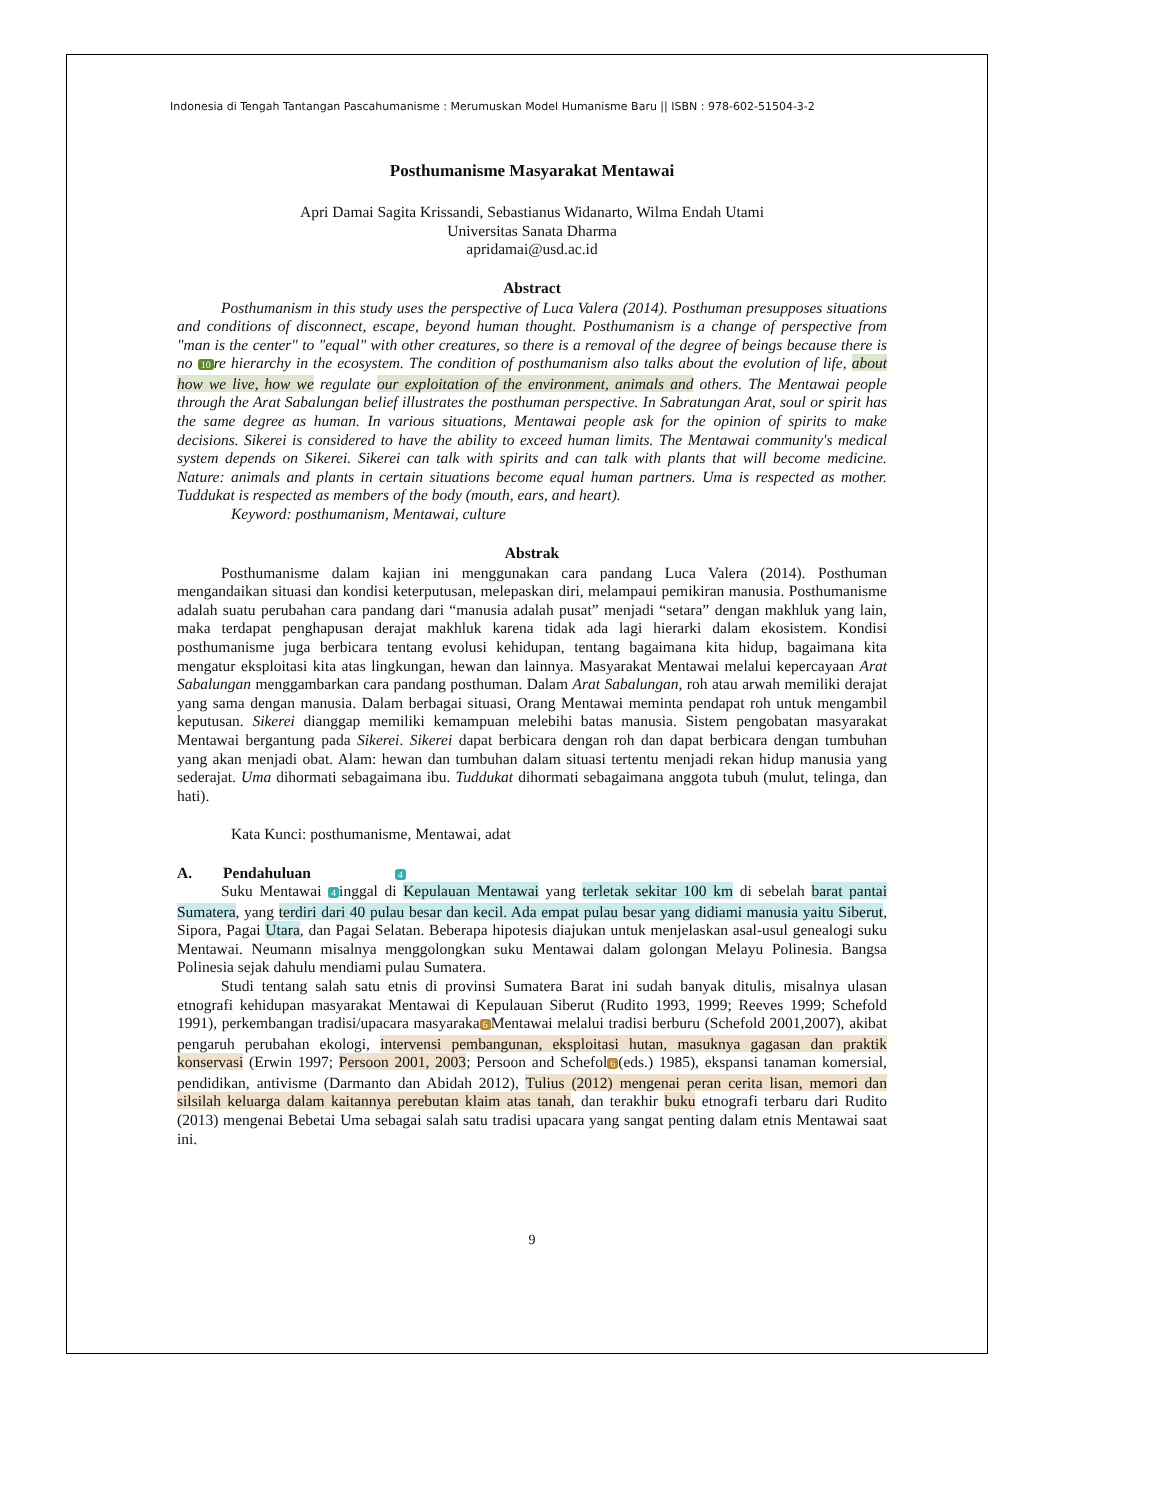Indonesia di Tengah Tantangan Pascahumanisme : Merumuskan Model Humanisme Baru || ISBN : 978-602-51504-3-2
Posthumanisme Masyarakat Mentawai
Apri Damai Sagita Krissandi, Sebastianus Widanarto, Wilma Endah Utami
Universitas Sanata Dharma
apridamai@usd.ac.id
Abstract
Posthumanism in this study uses the perspective of Luca Valera (2014). Posthuman presupposes situations and conditions of disconnect, escape, beyond human thought. Posthumanism is a change of perspective from "man is the center" to "equal" with other creatures, so there is a removal of the degree of beings because there is no 10 re hierarchy in the ecosystem. The condition of posthumanism also talks about the evolution of life, about how we live, how we regulate our exploitation of the environment, animals and others. The Mentawai people through the Arat Sabalungan belief illustrates the posthuman perspective. In Sabratungan Arat, soul or spirit has the same degree as human. In various situations, Mentawai people ask for the opinion of spirits to make decisions. Sikerei is considered to have the ability to exceed human limits. The Mentawai community's medical system depends on Sikerei. Sikerei can talk with spirits and can talk with plants that will become medicine. Nature: animals and plants in certain situations become equal human partners. Uma is respected as mother. Tuddukat is respected as members of the body (mouth, ears, and heart).
Keyword: posthumanism, Mentawai, culture
Abstrak
Posthumanisme dalam kajian ini menggunakan cara pandang Luca Valera (2014). Posthuman mengandaikan situasi dan kondisi keterputusan, melepaskan diri, melampaui pemikiran manusia. Posthumanisme adalah suatu perubahan cara pandang dari “manusia adalah pusat” menjadi “setara” dengan makhluk yang lain, maka terdapat penghapusan derajat makhluk karena tidak ada lagi hierarki dalam ekosistem. Kondisi posthumanisme juga berbicara tentang evolusi kehidupan, tentang bagaimana kita hidup, bagaimana kita mengatur eksploitasi kita atas lingkungan, hewan dan lainnya. Masyarakat Mentawai melalui kepercayaan Arat Sabalungan menggambarkan cara pandang posthuman. Dalam Arat Sabalungan, roh atau arwah memiliki derajat yang sama dengan manusia. Dalam berbagai situasi, Orang Mentawai meminta pendapat roh untuk mengambil keputusan. Sikerei dianggap memiliki kemampuan melebihi batas manusia. Sistem pengobatan masyarakat Mentawai bergantung pada Sikerei. Sikerei dapat berbicara dengan roh dan dapat berbicara dengan tumbuhan yang akan menjadi obat. Alam: hewan dan tumbuhan dalam situasi tertentu menjadi rekan hidup manusia yang sederajat. Uma dihormati sebagaimana ibu. Tuddukat dihormati sebagaimana anggota tubuh (mulut, telinga, dan hati).
Kata Kunci: posthumanisme, Mentawai, adat
A. Pendahuluan 4
Suku Mentawai 4 inggal di Kepulauan Mentawai yang terletak sekitar 100 km di sebelah barat pantai Sumatera, yang terdiri dari 40 pulau besar dan kecil. Ada empat pulau besar yang didiami manusia yaitu Siberut, Sipora, Pagai Utara, dan Pagai Selatan. Beberapa hipotesis diajukan untuk menjelaskan asal-usul genealogi suku Mentawai. Neumann misalnya menggolongkan suku Mentawai dalam golongan Melayu Polinesia. Bangsa Polinesia sejak dahulu mendiami pulau Sumatera.
Studi tentang salah satu etnis di provinsi Sumatera Barat ini sudah banyak ditulis, misalnya ulasan etnografi kehidupan masyarakat Mentawai di Kepulauan Siberut (Rudito 1993, 1999; Reeves 1999; Schefold 1991), perkembangan tradisi/upacara masyaraka 6 Mentawai melalui tradisi berburu (Schefold 2001,2007), akibat pengaruh perubahan ekologi, intervensi pembangunan, eksploitasi hutan, masuknya gagasan dan praktik konservasi (Erwin 1997; Persoon 2001, 2003; Persoon and Schefol 6 (eds.) 1985), ekspansi tanaman komersial, pendidikan, antivisme (Darmanto dan Abidah 2012), Tulius (2012) mengenai peran cerita lisan, memori dan silsilah keluarga dalam kaitannya perebutan klaim atas tanah, dan terakhir buku etnografi terbaru dari Rudito (2013) mengenai Bebetai Uma sebagai salah satu tradisi upacara yang sangat penting dalam etnis Mentawai saat ini.
9